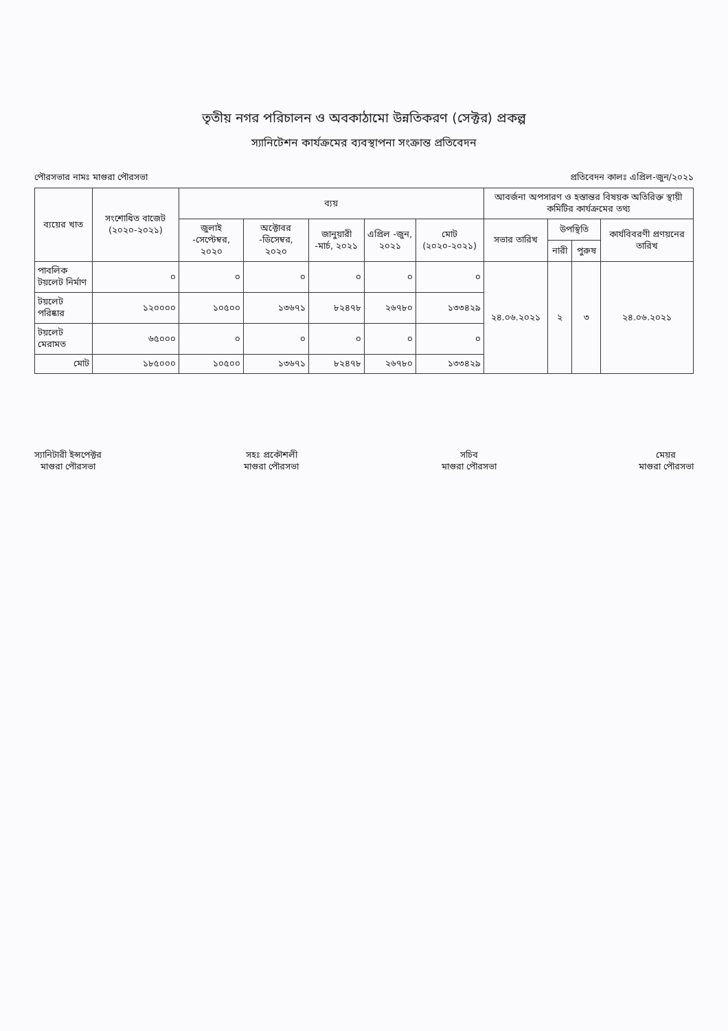তৃতীয় নগর পরিচালন ও অবকাঠামো উন্নতিকরণ (সেক্টর) প্রকল্প
স্যানিটেশন কার্যক্রমের ব্যবস্থাপনা সংক্রান্ত প্রতিবেদন
পৌরসভার নামঃ মাগুরা পৌরসভা প্রতিবেদন কালঃ এপ্রিল-জুন/২০২১
| ব্যয়ের খাত | সংশোধিত বাজেট (২০২০-২০২১) | ব্যয় | | | | | আবর্জনা অপসারণ ও হস্তান্তর বিষয়ক অতিরিক্ত স্থায়ী কমিটির কার্যক্রমের তথ্য | | | |
| --- | --- | --- | --- | --- | --- | --- | --- | --- | --- | --- |
| | | জুলাই -সেপ্টেম্বর, ২০২০ | অক্টোবর -ডিসেম্বর, ২০২০ | জানুয়ারী -মার্চ, ২০২১ | এপ্রিল -জুন, ২০২১ | মোট (২০২০-২০২১) | সভার তারিখ | উপস্থিতি | | কার্যবিবরণী প্রণয়নের তারিখ |
| | | | | | | | | নারী | পুরুষ | |
| পাবলিক টয়লেট নির্মাণ | ০ | ০ | ০ | ০ | ০ | ০ | ২৪.০৬.২০২১ | ২ | ৩ | ২৪.০৬.২০২১ |
| টয়লেট পরিষ্কার | ১২০০০০ | ১০৫০০ | ১৩৬৭১ | ৮২৪৭৮ | ২৬৭৮০ | ১৩৩৪২৯ | | | | |
| টয়লেট মেরামত | ৬৫০০০ | ০ | ০ | ০ | ০ | ০ | | | | |
| মোট | ১৮৫০০০ | ১০৫০০ | ১৩৬৭১ | ৮২৪৭৮ | ২৬৭৮০ | ১৩৩৪২৯ | | | | |
স্যানিটারী ইন্সপেক্টর
মাগুরা পৌরসভা
সহঃ প্রকৌশলী
মাগুরা পৌরসভা
সচিব
মাগুরা পৌরসভা
মেয়র
মাগুরা পৌরসভা